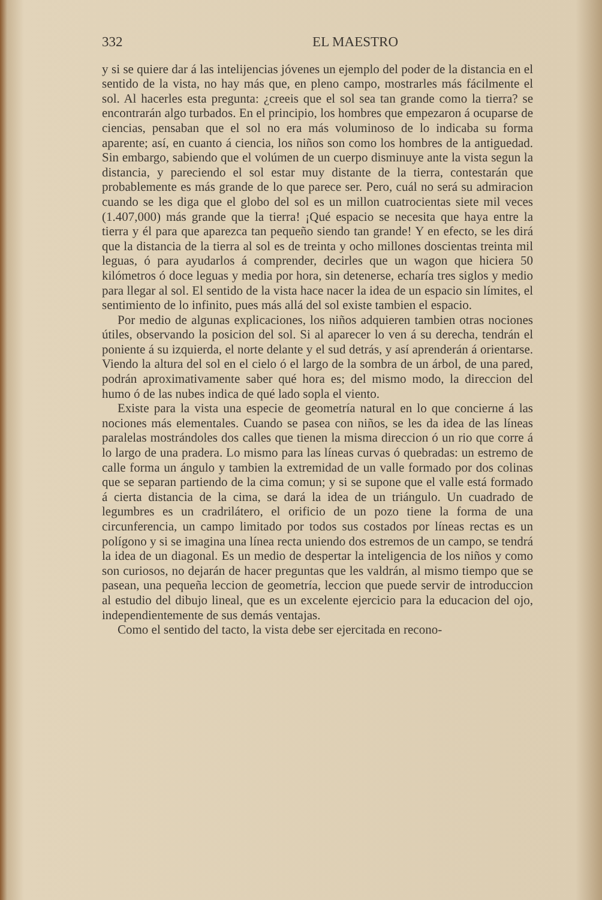332 EL MAESTRO
y si se quiere dar á las intelijencias jóvenes un ejemplo del poder de la distancia en el sentido de la vista, no hay más que, en pleno campo, mostrarles más fácilmente el sol. Al hacerles esta pregunta: ¿creeis que el sol sea tan grande como la tierra? se encontrarán algo turbados. En el principio, los hombres que empezaron á ocuparse de ciencias, pensaban que el sol no era más voluminoso de lo indicaba su forma aparente; así, en cuanto á ciencia, los niños son como los hombres de la antiguedad. Sin embargo, sabiendo que el volúmen de un cuerpo disminuye ante la vista segun la distancia, y pareciendo el sol estar muy distante de la tierra, contestarán que probablemente es más grande de lo que parece ser. Pero, cuál no será su admiracion cuando se les diga que el globo del sol es un millon cuatrocientas siete mil veces (1.407,000) más grande que la tierra! ¡Qué espacio se necesita que haya entre la tierra y él para que aparezca tan pequeño siendo tan grande! Y en efecto, se les dirá que la distancia de la tierra al sol es de treinta y ocho millones doscientas treinta mil leguas, ó para ayudarlos á comprender, decirles que un wagon que hiciera 50 kilómetros ó doce leguas y media por hora, sin detenerse, echaría tres siglos y medio para llegar al sol. El sentido de la vista hace nacer la idea de un espacio sin límites, el sentimiento de lo infinito, pues más allá del sol existe tambien el espacio.
Por medio de algunas explicaciones, los niños adquieren tambien otras nociones útiles, observando la posicion del sol. Si al aparecer lo ven á su derecha, tendrán el poniente á su izquierda, el norte delante y el sud detrás, y así aprenderán á orientarse. Viendo la altura del sol en el cielo ó el largo de la sombra de un árbol, de una pared, podrán aproximativamente saber qué hora es; del mismo modo, la direccion del humo ó de las nubes indica de qué lado sopla el viento.
Existe para la vista una especie de geometría natural en lo que concierne á las nociones más elementales. Cuando se pasea con niños, se les da idea de las líneas paralelas mostrándoles dos calles que tienen la misma direccion ó un rio que corre á lo largo de una pradera. Lo mismo para las líneas curvas ó quebradas: un estremo de calle forma un ángulo y tambien la extremidad de un valle formado por dos colinas que se separan partiendo de la cima comun; y si se supone que el valle está formado á cierta distancia de la cima, se dará la idea de un triángulo. Un cuadrado de legumbres es un cradrilátero, el orificio de un pozo tiene la forma de una circunferencia, un campo limitado por todos sus costados por líneas rectas es un polígono y si se imagina una línea recta uniendo dos estremos de un campo, se tendrá la idea de un diagonal. Es un medio de despertar la inteligencia de los niños y como son curiosos, no dejarán de hacer preguntas que les valdrán, al mismo tiempo que se pasean, una pequeña leccion de geometría, leccion que puede servir de introduccion al estudio del dibujo lineal, que es un excelente ejercicio para la educacion del ojo, independientemente de sus demás ventajas.
Como el sentido del tacto, la vista debe ser ejercitada en recono-